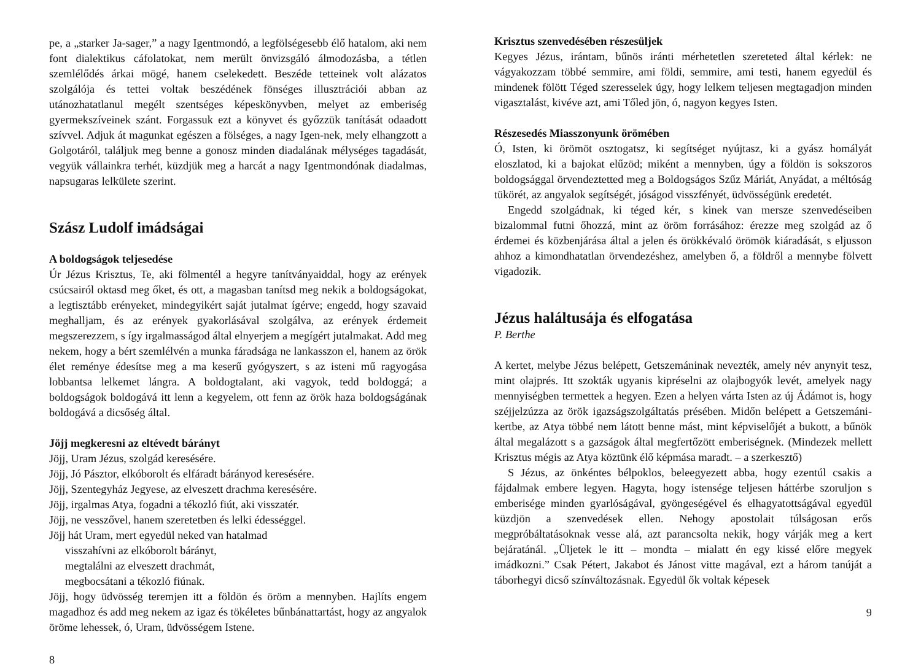pe, a „starker Ja-sager,” a nagy Igentmondó, a legfölségesebb élő hatalom, aki nem font dialektikus cáfolatokat, nem merült önvizsgáló álmodozásba, a tétlen szemlélődés árkai mögé, hanem cselekedett. Beszéde tetteinek volt alázatos szolgálója és tettei voltak beszédének fönséges illusztrációi abban az utánozhatatlanul megélt szentséges képeskönyvben, melyet az emberiség gyermekszíveinek szánt. Forgassuk ezt a könyvet és győzzük tanítását odaadott szívvel. Adjuk át magunkat egészen a fölséges, a nagy Igen-nek, mely elhangzott a Golgotáról, találjuk meg benne a gonosz minden diadalának mélységes tagadását, vegyük vállainkra terhét, küzdjük meg a harcát a nagy Igentmondónak diadalmas, napsugaras lelkülete szerint.
Szász Ludolf imádságai
A boldogságok teljesedése
Úr Jézus Krisztus, Te, aki fölmentél a hegyre tanítványaiddal, hogy az erények csúcsairól oktasd meg őket, és ott, a magasban tanítsd meg nekik a boldogságokat, a legtisztább erényeket, mindegyikért saját jutalmat ígérve; engedd, hogy szavaid meghalljam, és az erények gyakorlásával szolgálva, az erények érdemeit megszerezzem, s így irgalmasságod által elnyerjem a megígért jutalmakat. Add meg nekem, hogy a bért szemlélvén a munka fáradsága ne lankasszon el, hanem az örök élet reménye édesítse meg a ma keserű gyógyszert, s az isteni mű ragyogása lobbantsa lelkemet lángra. A boldogtalant, aki vagyok, tedd boldoggá; a boldogságok boldogává itt lenn a kegyelem, ott fenn az örök haza boldogságának boldogává a dicsőség által.
Jöjj megkeresni az eltévedt bárányt
Jöjj, Uram Jézus, szolgád keresésére.
Jöjj, Jó Pásztor, elkóborolt és elfáradt bárányod keresésére.
Jöjj, Szentegyház Jegyese, az elveszett drachma keresésére.
Jöjj, irgalmas Atya, fogadni a tékozló fiút, aki visszatér.
Jöjj, ne vesszővel, hanem szeretetben és lelki édességgel.
Jöjj hát Uram, mert egyedül neked van hatalmad
visszahívni az elkóborolt bárányt,
megtalálni az elveszett drachmát,
megbocsátani a tékozló fiúnak.
Jöjj, hogy üdvösség teremjen itt a földön és öröm a mennyben. Hajlíts engem magadhoz és add meg nekem az igaz és tökéletes bűnbánattartást, hogy az angyalok öröme lehessek, ó, Uram, üdvösségem Istene.
8
Krisztus szenvedésében részesüljek
Kegyes Jézus, irántam, bűnös iránti mérhetetlen szereteted által kérlek: ne vágyakozzam többé semmire, ami földi, semmire, ami testi, hanem egyedül és mindenek fölött Téged szeresselek úgy, hogy lelkem teljesen megtagadjon minden vigasztalást, kivéve azt, ami Tőled jön, ó, nagyon kegyes Isten.
Részesedés Miasszonyunk örömében
Ó, Isten, ki örömöt osztogatsz, ki segítséget nyújtasz, ki a gyász homályát eloszlatod, ki a bajokat elűzöd; miként a mennyben, úgy a földön is sokszoros boldogsággal örvendeztetted meg a Boldogságos Szűz Máriát, Anyádat, a méltóság tükörét, az angyalok segítségét, jóságod visszfényét, üdvösségünk eredetét.
Engedd szolgádnak, ki téged kér, s kinek van mersze szenvedéseiben bizalommal futni őhozzá, mint az öröm forrásához: érezze meg szolgád az ő érdemei és közbenjárása által a jelen és örökkévaló örömök kiáradását, s eljusson ahhoz a kimondhatatlan örvendezéshez, amelyben ő, a földről a mennybe fölvett vigadozik.
Jézus haláltusája és elfogatása
P. Berthe
A kertet, melybe Jézus belépett, Getszemáninak nevezték, amely név anynyit tesz, mint olajprés. Itt szokták ugyanis kipréselni az olajbogyók levét, amelyek nagy mennyiségben termettek a hegyen. Ezen a helyen várta Isten az új Ádámot is, hogy széjjelzúzza az örök igazságszolgáltatás présében. Midőn belépett a Getszemáni-kertbe, az Atya többé nem látott benne mást, mint képviselőjét a bukott, a bűnök által megalázott s a gazságok által megfertőzött emberiségnek. (Mindezek mellett Krisztus mégis az Atya köztünk élő képmása maradt. – a szerkesztő)
S Jézus, az önkéntes bélpoklos, beleegyezett abba, hogy ezentúl csakis a fájdalmak embere legyen. Hagyta, hogy istensége teljesen háttérbe szoruljon s emberisége minden gyarlóságával, gyöngeségével és elhagyatottságával egyedül küzdjön a szenvedések ellen. Nehogy apostolait túlságosan erős megpróbáltatásoknak vesse alá, azt parancsolta nekik, hogy várják meg a kert bejáratánál. „Üljetek le itt – mondta – mialatt én egy kissé előre megyek imádkozni.” Csak Pétert, Jakabot és Jánost vitte magával, ezt a három tanúját a táborhegyi dicső színváltozásnak. Egyedül ők voltak képesek
9